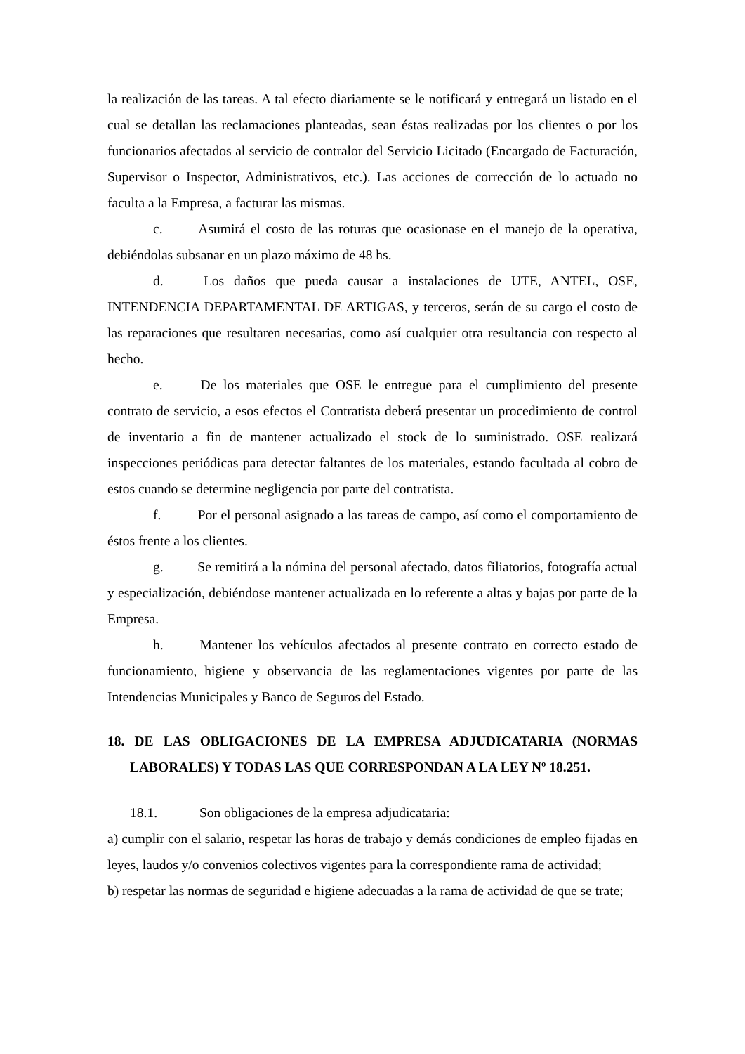la realización de las tareas. A tal efecto diariamente se le notificará y entregará un listado en el cual se detallan las reclamaciones planteadas, sean éstas realizadas por los clientes o por los funcionarios afectados al servicio de contralor del Servicio Licitado (Encargado de Facturación, Supervisor o Inspector, Administrativos, etc.). Las acciones de corrección de lo actuado no faculta a la Empresa, a facturar las mismas.
c. Asumirá el costo de las roturas que ocasionase en el manejo de la operativa, debiéndolas subsanar en un plazo máximo de 48 hs.
d. Los daños que pueda causar a instalaciones de UTE, ANTEL, OSE, INTENDENCIA DEPARTAMENTAL DE ARTIGAS, y terceros, serán de su cargo el costo de las reparaciones que resultaren necesarias, como así cualquier otra resultancia con respecto al hecho.
e. De los materiales que OSE le entregue para el cumplimiento del presente contrato de servicio, a esos efectos el Contratista deberá presentar un procedimiento de control de inventario a fin de mantener actualizado el stock de lo suministrado. OSE realizará inspecciones periódicas para detectar faltantes de los materiales, estando facultada al cobro de estos cuando se determine negligencia por parte del contratista.
f. Por el personal asignado a las tareas de campo, así como el comportamiento de éstos frente a los clientes.
g. Se remitirá a la nómina del personal afectado, datos filiatorios, fotografía actual y especialización, debiéndose mantener actualizada en lo referente a altas y bajas por parte de la Empresa.
h. Mantener los vehículos afectados al presente contrato en correcto estado de funcionamiento, higiene y observancia de las reglamentaciones vigentes por parte de las Intendencias Municipales y Banco de Seguros del Estado.
18. DE LAS OBLIGACIONES DE LA EMPRESA ADJUDICATARIA (NORMAS LABORALES) Y TODAS LAS QUE CORRESPONDAN A LA LEY Nº 18.251.
18.1. Son obligaciones de la empresa adjudicataria:
a) cumplir con el salario, respetar las horas de trabajo y demás condiciones de empleo fijadas en leyes, laudos y/o convenios colectivos vigentes para la correspondiente rama de actividad;
b) respetar las normas de seguridad e higiene adecuadas a la rama de actividad de que se trate;